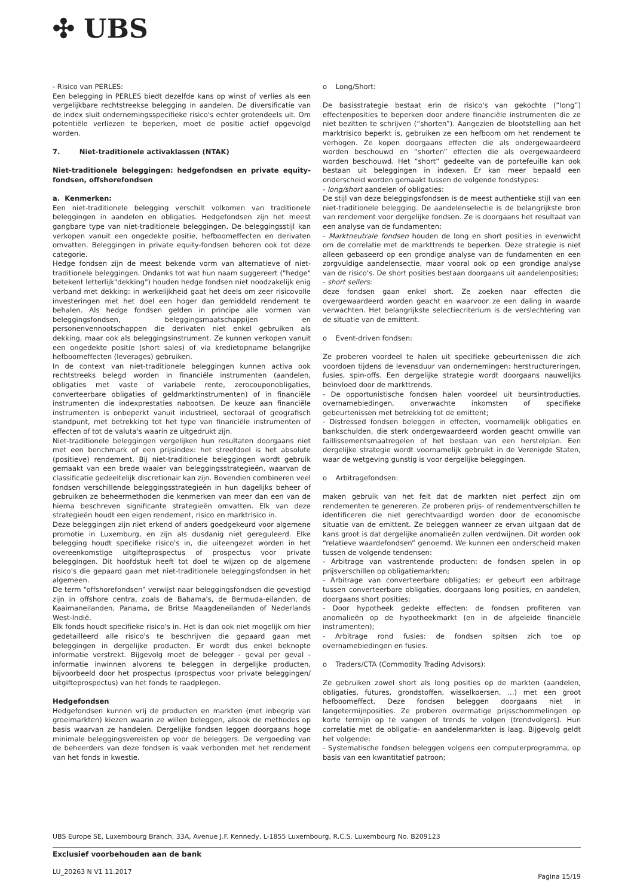✣ UBS
- Risico van PERLES:
Een belegging in PERLES biedt dezelfde kans op winst of verlies als een vergelijkbare rechtstreekse belegging in aandelen. De diversificatie van de index sluit ondernemingsspecifieke risico's echter grotendeels uit. Om potentiële verliezen te beperken, moet de positie actief opgevolgd worden.
7. Niet-traditionele activaklassen (NTAK)
Niet-traditionele beleggingen: hedgefondsen en private equity-fondsen, offshorefondsen
a. Kenmerken:
Een niet-traditionele belegging verschilt volkomen van traditionele beleggingen in aandelen en obligaties. Hedgefondsen zijn het meest gangbare type van niet-traditionele beleggingen. De beleggingsstijl kan verkopen vanuit een ongedekte positie, hefboomeffecten en derivaten omvatten. Beleggingen in private equity-fondsen behoren ook tot deze categorie.
Hedge fondsen zijn de meest bekende vorm van alternatieve of niet-traditionele beleggingen. Ondanks tot wat hun naam suggereert ("hedge" betekent letterlijk"dekking") houden hedge fondsen niet noodzakelijk enig verband met dekking: in werkelijkheid gaat het deels om zeer risicovolle investeringen met het doel een hoger dan gemiddeld rendement te behalen. Als hedge fondsen gelden in principe alle vormen van beleggingsfondsen, beleggingsmaatschappijen en personenvennootschappen die derivaten niet enkel gebruiken als dekking, maar ook als beleggingsinstrument. Ze kunnen verkopen vanuit een ongedekte positie (short sales) of via kredietopname belangrijke hefboomeffecten (leverages) gebruiken.
In de context van niet-traditionele beleggingen kunnen activa ook rechtstreeks belegd worden in financiële instrumenten (aandelen, obligaties met vaste of variabele rente, zerocouponobligaties, converteerbare obligaties of geldmarktinstrumenten) of in financiële instrumenten die indexprestaties nabootsen. De keuze aan financiële instrumenten is onbeperkt vanuit industrieel, sectoraal of geografisch standpunt, met betrekking tot het type van financiële instrumenten of effecten of tot de valuta's waarin ze uitgedrukt zijn.
Niet-traditionele beleggingen vergelijken hun resultaten doorgaans niet met een benchmark of een prijsindex: het streefdoel is het absolute (positieve) rendement. Bij niet-traditionele beleggingen wordt gebruik gemaakt van een brede waaier van beleggingsstrategieën, waarvan de classificatie gedeeltelijk discretionair kan zijn. Bovendien combineren veel fondsen verschillende beleggingsstrategieën in hun dagelijks beheer of gebruiken ze beheermethoden die kenmerken van meer dan een van de hierna beschreven significante strategieën omvatten. Elk van deze strategieën houdt een eigen rendement, risico en marktrisico in.
Deze beleggingen zijn niet erkend of anders goedgekeurd voor algemene promotie in Luxemburg, en zijn als dusdanig niet gereguleerd. Elke belegging houdt specifieke risico's in, die uiteengezet worden in het overeenkomstige uitgifteprospectus of prospectus voor private beleggingen. Dit hoofdstuk heeft tot doel te wijzen op de algemene risico's die gepaard gaan met niet-traditionele beleggingsfondsen in het algemeen.
De term “offshorefondsen” verwijst naar beleggingsfondsen die gevestigd zijn in offshore centra, zoals de Bahama's, de Bermuda-eilanden, de Kaaimaneilanden, Panama, de Britse Maagdeneilanden of Nederlands West-Indië.
Elk fonds houdt specifieke risico's in. Het is dan ook niet mogelijk om hier gedetailleerd alle risico's te beschrijven die gepaard gaan met beleggingen in dergelijke producten. Er wordt dus enkel beknopte informatie verstrekt. Bijgevolg moet de belegger - geval per geval - informatie inwinnen alvorens te beleggen in dergelijke producten, bijvoorbeeld door het prospectus (prospectus voor private beleggingen/ uitgifteprospectus) van het fonds te raadplegen.
Hedgefondsen
Hedgefondsen kunnen vrij de producten en markten (met inbegrip van groeimarkten) kiezen waarin ze willen beleggen, alsook de methodes op basis waarvan ze handelen. Dergelijke fondsen leggen doorgaans hoge minimale beleggingsvereisten op voor de beleggers. De vergoeding van de beheerders van deze fondsen is vaak verbonden met het rendement van het fonds in kwestie.
o Long/Short:
De basisstrategie bestaat erin de risico's van gekochte (“long”) effectenposities te beperken door andere financiële instrumenten die ze niet bezitten te schrijven (“shorten”). Aangezien de blootstelling aan het marktrisico beperkt is, gebruiken ze een hefboom om het rendement te verhogen. Ze kopen doorgaans effecten die als ondergewaardeerd worden beschouwd en “shorten” effecten die als overgewaardeerd worden beschouwd. Het “short” gedeelte van de portefeuille kan ook bestaan uit beleggingen in indexen. Er kan meer bepaald een onderscheid worden gemaakt tussen de volgende fondstypes:
- long/short aandelen of obligaties:
De stijl van deze beleggingsfondsen is de meest authentieke stijl van een niet-traditionele belegging. De aandelenselectie is de belangrijkste bron van rendement voor dergelijke fondsen. Ze is doorgaans het resultaat van een analyse van de fundamenten;
- Marktneutrale fondsen houden de long en short posities in evenwicht om de correlatie met de markttrends te beperken. Deze strategie is niet alleen gebaseerd op een grondige analyse van de fundamenten en een zorgvuldige aandelensectie, maar vooral ook op een grondige analyse van de risico's. De short posities bestaan doorgaans uit aandelenposities;
- short sellers:
deze fondsen gaan enkel short. Ze zoeken naar effecten die overgewaardeerd worden geacht en waarvoor ze een daling in waarde verwachten. Het belangrijkste selectiecriterium is de verslechtering van de situatie van de emittent.
o Event-driven fondsen:
Ze proberen voordeel te halen uit specifieke gebeurtenissen die zich voordoen tijdens de levensduur van ondernemingen: herstructureringen, fusies, spin-offs. Een dergelijke strategie wordt doorgaans nauwelijks beïnvloed door de markttrends.
- De opportunistische fondsen halen voordeel uit beursintroducties, overnamebiedingen, onverwachte inkomsten of specifieke gebeurtenissen met betrekking tot de emittent;
- Distressed fondsen beleggen in effecten, voornamelijk obligaties en bankschulden, die sterk ondergewaardeerd worden geacht omwille van faillissementsmaatregelen of het bestaan van een herstelplan. Een dergelijke strategie wordt voornamelijk gebruikt in de Verenigde Staten, waar de wetgeving gunstig is voor dergelijke beleggingen.
o Arbitragefondsen:
maken gebruik van het feit dat de markten niet perfect zijn om rendementen te genereren. Ze proberen prijs- of rendementverschillen te identificeren die niet gerechtvaardigd worden door de economische situatie van de emittent. Ze beleggen wanneer ze ervan uitgaan dat de kans groot is dat dergelijke anomalieën zullen verdwijnen. Dit worden ook “relatieve waardefondsen” genoemd. We kunnen een onderscheid maken tussen de volgende tendensen:
- Arbitrage van vastrentende producten: de fondsen spelen in op prijsverschillen op obligatiemarkten;
- Arbitrage van converteerbare obligaties: er gebeurt een arbitrage tussen converteerbare obligaties, doorgaans long posities, en aandelen, doorgaans short posities;
- Door hypotheek gedekte effecten: de fondsen profiteren van anomalieën op de hypotheekmarkt (en in de afgeleide financiële instrumenten);
- Arbitrage rond fusies: de fondsen spitsen zich toe op overnamebiedingen en fusies.
o Traders/CTA (Commodity Trading Advisors):
Ze gebruiken zowel short als long posities op de markten (aandelen, obligaties, futures, grondstoffen, wisselkoersen, …) met een groot hefboomeffect. Deze fondsen beleggen doorgaans niet in langetermijnposities. Ze proberen overmatige prijsschommelingen op korte termijn op te vangen of trends te volgen (trendvolgers). Hun correlatie met de obligatie- en aandelenmarkten is laag. Bijgevolg geldt het volgende:
- Systematische fondsen beleggen volgens een computerprogramma, op basis van een kwantitatief patroon;
UBS Europe SE, Luxembourg Branch, 33A, Avenue J.F. Kennedy, L-1855 Luxembourg, R.C.S. Luxembourg No. B209123
Exclusief voorbehouden aan de bank
LU_20263 N V1 11.2017 Pagina 15/19